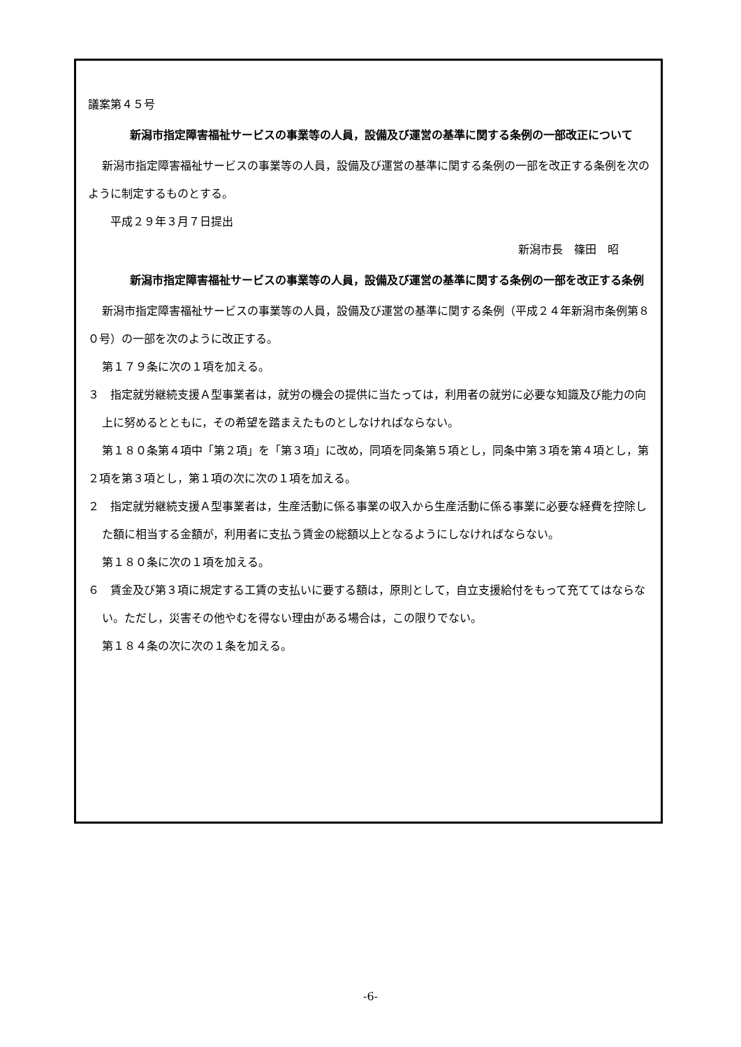議案第４５号
新潟市指定障害福祉サービスの事業等の人員，設備及び運営の基準に関する条例の一部改正について
新潟市指定障害福祉サービスの事業等の人員，設備及び運営の基準に関する条例の一部を改正する条例を次のように制定するものとする。
　　平成２９年３月７日提出
新潟市長　篠田　昭
新潟市指定障害福祉サービスの事業等の人員，設備及び運営の基準に関する条例の一部を改正する条例
新潟市指定障害福祉サービスの事業等の人員，設備及び運営の基準に関する条例（平成２４年新潟市条例第８０号）の一部を次のように改正する。
第１７９条に次の１項を加える。
３　指定就労継続支援Ａ型事業者は，就労の機会の提供に当たっては，利用者の就労に必要な知識及び能力の向上に努めるとともに，その希望を踏まえたものとしなければならない。
第１８０条第４項中「第２項」を「第３項」に改め，同項を同条第５項とし，同条中第３項を第４項とし，第２項を第３項とし，第１項の次に次の１項を加える。
２　指定就労継続支援Ａ型事業者は，生産活動に係る事業の収入から生産活動に係る事業に必要な経費を控除した額に相当する金額が，利用者に支払う賃金の総額以上となるようにしなければならない。
第１８０条に次の１項を加える。
６　賃金及び第３項に規定する工賃の支払いに要する額は，原則として，自立支援給付をもって充ててはならない。ただし，災害その他やむを得ない理由がある場合は，この限りでない。
第１８４条の次に次の１条を加える。
-6-